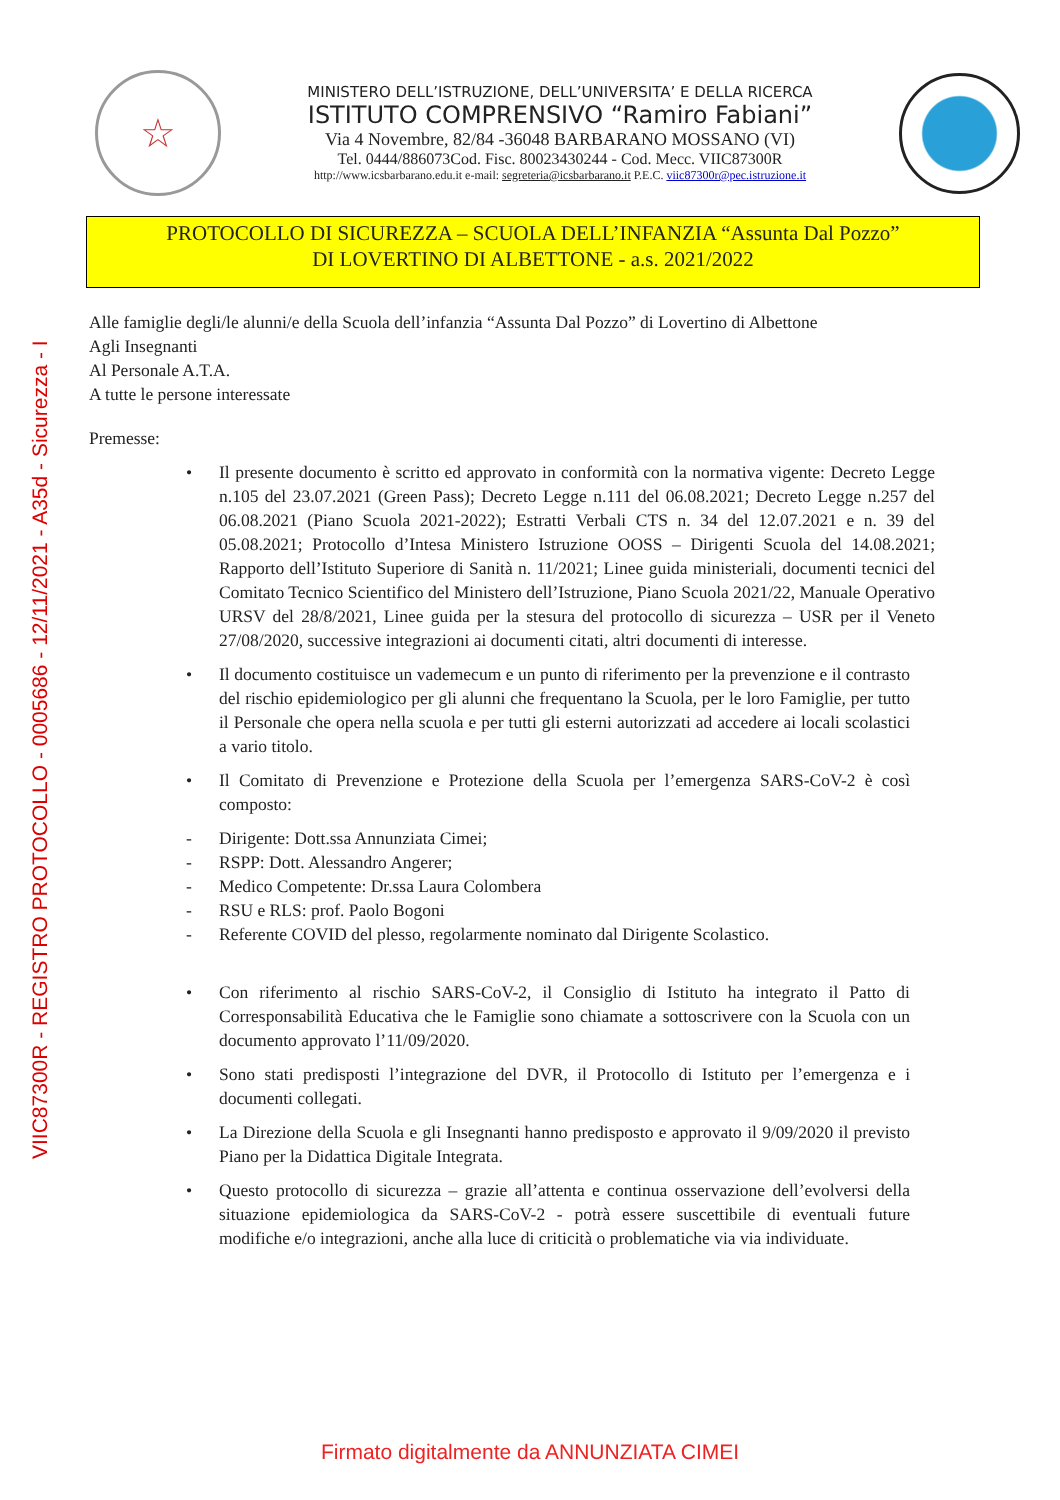VIIC87300R - REGISTRO PROTOCOLLO - 0005686 - 12/11/2021 - A35d - Sicurezza - I
☆
MINISTERO DELL’ISTRUZIONE, DELL’UNIVERSITA’ E DELLA RICERCA
ISTITUTO COMPRENSIVO “Ramiro Fabiani”
Via 4 Novembre, 82/84 -36048 BARBARANO MOSSANO (VI)
Tel. 0444/886073Cod. Fisc. 80023430244 - Cod. Mecc. VIIC87300R
http://www.icsbarbarano.edu.it e-mail: segreteria@icsbarbarano.it P.E.C. viic87300r@pec.istruzione.it
PROTOCOLLO DI SICUREZZA – SCUOLA DELL’INFANZIA “Assunta Dal Pozzo”
DI LOVERTINO DI ALBETTONE - a.s. 2021/2022
Alle famiglie degli/le alunni/e della Scuola dell’infanzia “Assunta Dal Pozzo” di Lovertino di Albettone
Agli Insegnanti
Al Personale A.T.A.
A tutte le persone interessate
Premesse:
• Il presente documento è scritto ed approvato in conformità con la normativa vigente: Decreto Legge n.105 del 23.07.2021 (Green Pass); Decreto Legge n.111 del 06.08.2021; Decreto Legge n.257 del 06.08.2021 (Piano Scuola 2021-2022); Estratti Verbali CTS n. 34 del 12.07.2021 e n. 39 del 05.08.2021; Protocollo d’Intesa Ministero Istruzione OOSS – Dirigenti Scuola del 14.08.2021; Rapporto dell’Istituto Superiore di Sanità n. 11/2021; Linee guida ministeriali, documenti tecnici del Comitato Tecnico Scientifico del Ministero dell’Istruzione, Piano Scuola 2021/22, Manuale Operativo URSV del 28/8/2021, Linee guida per la stesura del protocollo di sicurezza – USR per il Veneto 27/08/2020, successive integrazioni ai documenti citati, altri documenti di interesse.
• Il documento costituisce un vademecum e un punto di riferimento per la prevenzione e il contrasto del rischio epidemiologico per gli alunni che frequentano la Scuola, per le loro Famiglie, per tutto il Personale che opera nella scuola e per tutti gli esterni autorizzati ad accedere ai locali scolastici a vario titolo.
• Il Comitato di Prevenzione e Protezione della Scuola per l’emergenza SARS-CoV-2 è così composto:
- Dirigente: Dott.ssa Annunziata Cimei;
- RSPP: Dott. Alessandro Angerer;
- Medico Competente: Dr.ssa Laura Colombera
- RSU e RLS: prof. Paolo Bogoni
- Referente COVID del plesso, regolarmente nominato dal Dirigente Scolastico.
• Con riferimento al rischio SARS-CoV-2, il Consiglio di Istituto ha integrato il Patto di Corresponsabilità Educativa che le Famiglie sono chiamate a sottoscrivere con la Scuola con un documento approvato l’11/09/2020.
• Sono stati predisposti l’integrazione del DVR, il Protocollo di Istituto per l’emergenza e i documenti collegati.
• La Direzione della Scuola e gli Insegnanti hanno predisposto e approvato il 9/09/2020 il previsto Piano per la Didattica Digitale Integrata.
• Questo protocollo di sicurezza – grazie all’attenta e continua osservazione dell’evolversi della situazione epidemiologica da SARS-CoV-2 - potrà essere suscettibile di eventuali future modifiche e/o integrazioni, anche alla luce di criticità o problematiche via via individuate.
Firmato digitalmente da ANNUNZIATA CIMEI